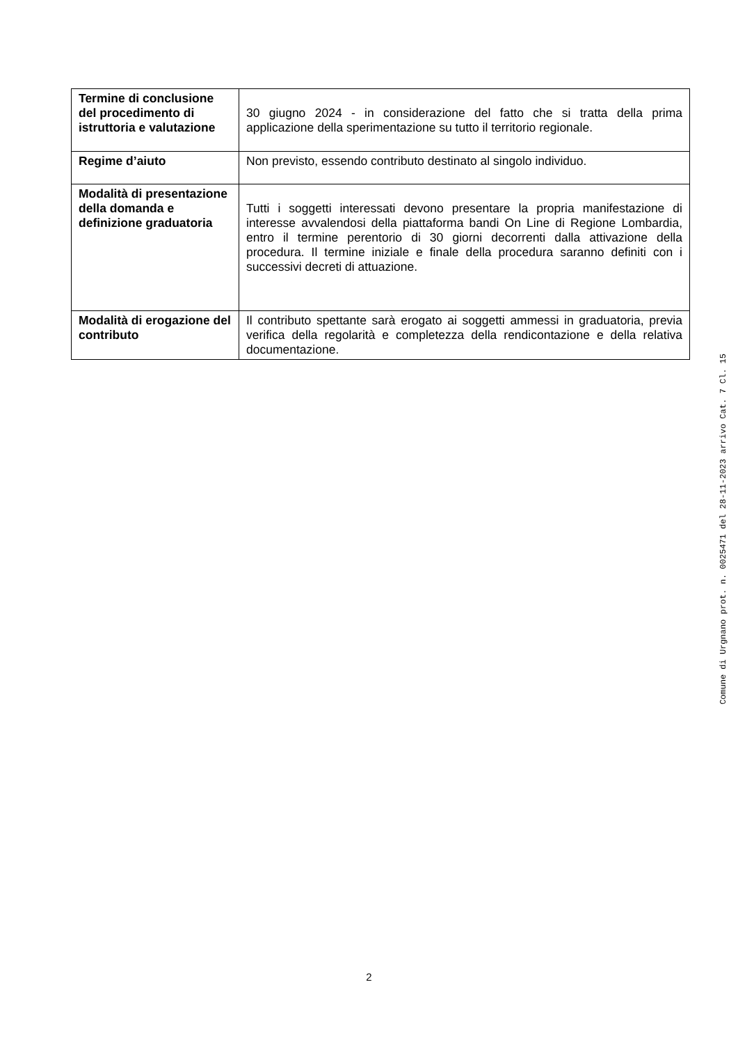| Termine di conclusione del procedimento di istruttoria e valutazione | 30 giugno 2024 - in considerazione del fatto che si tratta della prima applicazione della sperimentazione su tutto il territorio regionale. |
| Regime d’aiuto | Non previsto, essendo contributo destinato al singolo individuo. |
| Modalità di presentazione della domanda e definizione graduatoria | Tutti i soggetti interessati devono presentare la propria manifestazione di interesse avvalendosi della piattaforma bandi On Line di Regione Lombardia, entro il termine perentorio di 30 giorni decorrenti dalla attivazione della procedura. Il termine iniziale e finale della procedura saranno definiti con i successivi decreti di attuazione. |
| Modalità di erogazione del contributo | Il contributo spettante sarà erogato ai soggetti ammessi in graduatoria, previa verifica della regolarità e completezza della rendicontazione e della relativa documentazione. |
Comune di Urgnano prot. n. 0025471 del 28-11-2023 arrivo Cat. 7 Cl. 15
2